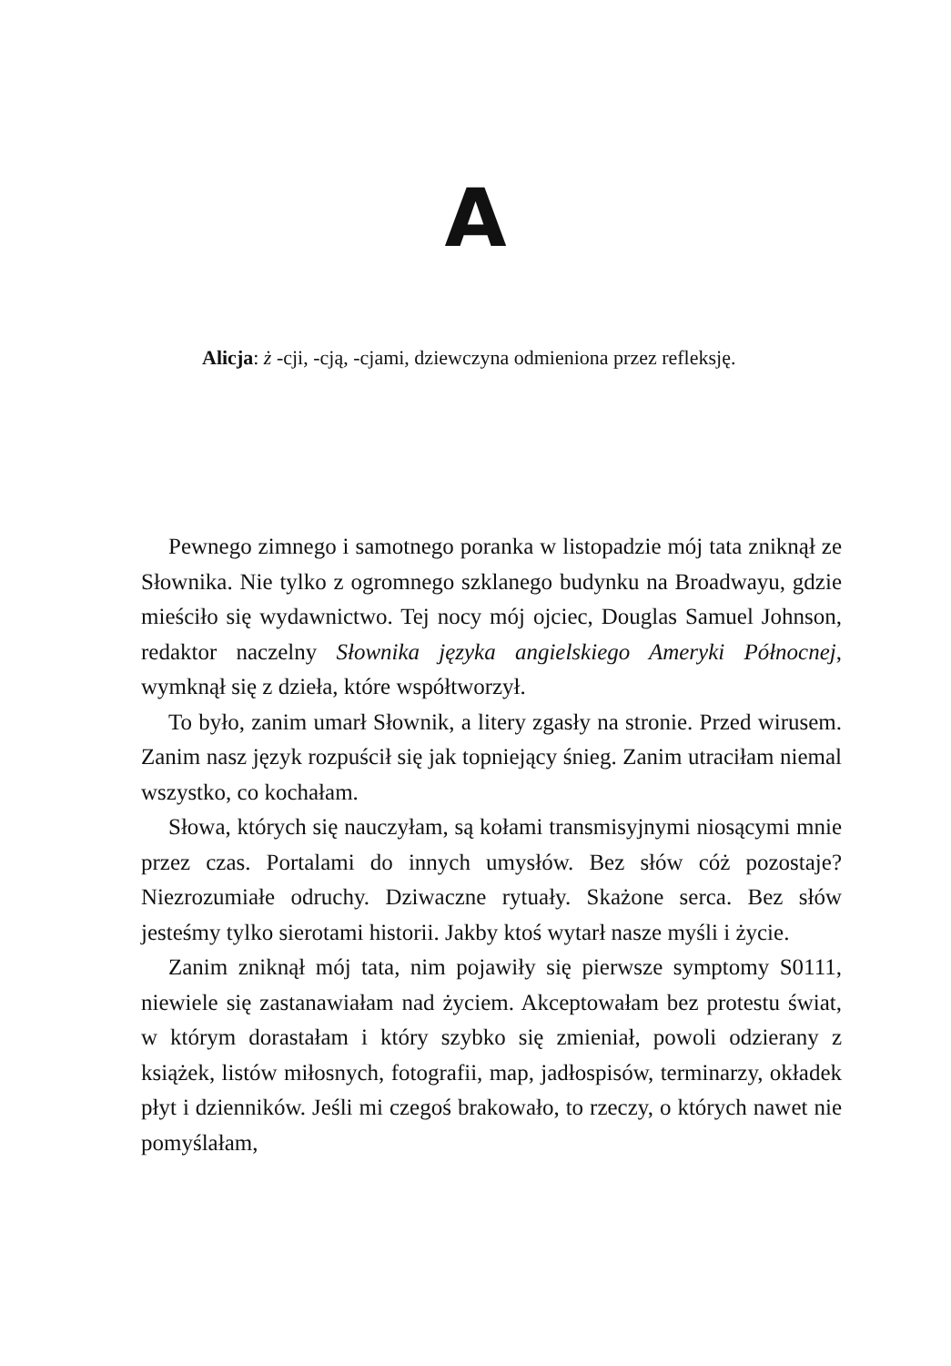A
Alicja: ż -cji, -cją, -cjami, dziewczyna odmieniona przez refleksję.
Pewnego zimnego i samotnego poranka w listopadzie mój tata zniknął ze Słownika. Nie tylko z ogromnego szklanego budynku na Broadwayu, gdzie mieściło się wydawnictwo. Tej nocy mój ojciec, Douglas Samuel Johnson, redaktor naczelny Słownika języka angielskiego Ameryki Północnej, wymknął się z dzieła, które współtworzył.
To było, zanim umarł Słownik, a litery zgasły na stronie. Przed wirusem. Zanim nasz język rozpuścił się jak topniejący śnieg. Zanim utraciłam niemal wszystko, co kochałam.
Słowa, których się nauczyłam, są kołami transmisyjnymi niosącymi mnie przez czas. Portalami do innych umysłów. Bez słów cóż pozostaje? Niezrozumiałe odruchy. Dziwaczne rytuały. Skażone serca. Bez słów jesteśmy tylko sierotami historii. Jakby ktoś wytarł nasze myśli i życie.
Zanim zniknął mój tata, nim pojawiły się pierwsze symptomy S0111, niewiele się zastanawiałam nad życiem. Akceptowałam bez protestu świat, w którym dorastałam i który szybko się zmieniał, powoli odzierany z książek, listów miłosnych, fotografii, map, jadłospisów, terminarzy, okładek płyt i dzienników. Jeśli mi czegoś brakowało, to rzeczy, o których nawet nie pomyślałam,